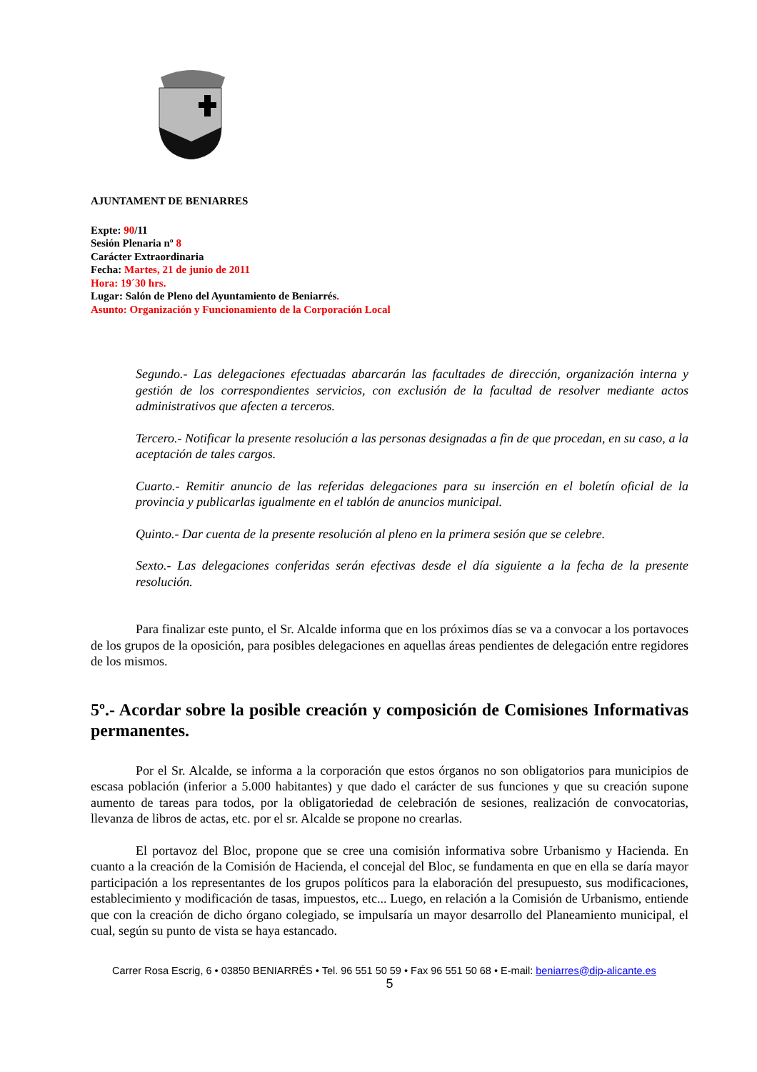AJUNTAMENT DE BENIARRES
Expte: 90/11
Sesión Plenaria nº 8
Carácter Extraordinaria
Fecha: Martes, 21 de junio de 2011
Hora: 19´30 hrs.
Lugar: Salón de Pleno del Ayuntamiento de Beniarrés.
Asunto: Organización y Funcionamiento de la Corporación Local
Segundo.- Las delegaciones efectuadas abarcarán las facultades de dirección, organización interna y gestión de los correspondientes servicios, con exclusión de la facultad de resolver mediante actos administrativos que afecten a terceros.
Tercero.- Notificar la presente resolución a las personas designadas a fin de que procedan, en su caso, a la aceptación de tales cargos.
Cuarto.- Remitir anuncio de las referidas delegaciones para su inserción en el boletín oficial de la provincia y publicarlas igualmente en el tablón de anuncios municipal.
Quinto.- Dar cuenta de la presente resolución al pleno en la primera sesión que se celebre.
Sexto.- Las delegaciones conferidas serán efectivas desde el día siguiente a la fecha de la presente resolución.
Para finalizar este punto, el Sr. Alcalde informa que en los próximos días se va a convocar a los portavoces de los grupos de la oposición, para posibles delegaciones en aquellas áreas pendientes de delegación entre regidores de los mismos.
5º.- Acordar sobre la posible creación y composición de Comisiones Informativas permanentes.
Por el Sr. Alcalde, se informa a la corporación que estos órganos no son obligatorios para municipios de escasa población (inferior a 5.000 habitantes) y que dado el carácter de sus funciones y que su creación supone aumento de tareas para todos, por la obligatoriedad de celebración de sesiones, realización de convocatorias, llevanza de libros de actas, etc. por el sr. Alcalde se propone no crearlas.
El portavoz del Bloc, propone que se cree una comisión informativa sobre Urbanismo y Hacienda. En cuanto a la creación de la Comisión de Hacienda, el concejal del Bloc, se fundamenta en que en ella se daría mayor participación a los representantes de los grupos políticos para la elaboración del presupuesto, sus modificaciones, establecimiento y modificación de tasas, impuestos, etc... Luego, en relación a la Comisión de Urbanismo, entiende que con la creación de dicho órgano colegiado, se impulsaría un mayor desarrollo del Planeamiento municipal, el cual, según su punto de vista se haya estancado.
Carrer Rosa Escrig, 6 • 03850 BENIARRÉS • Tel. 96 551 50 59 • Fax 96 551 50 68 • E-mail: beniarres@dip-alicante.es
5